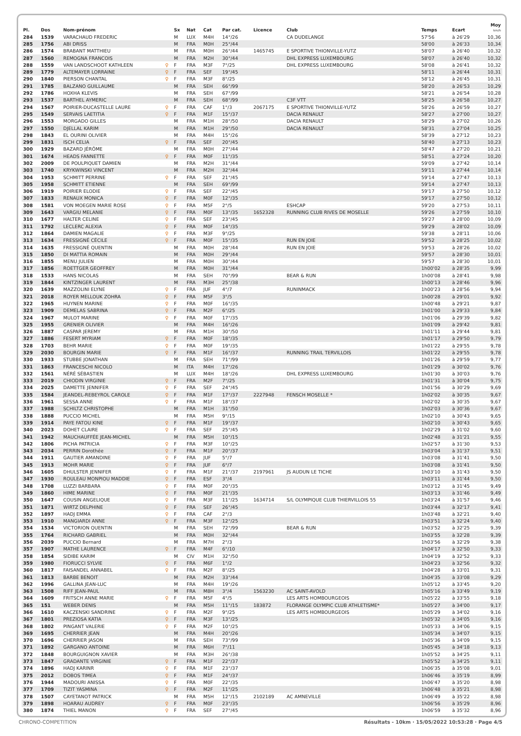| Pl. | Dos | Nom-prénom | | Sx | Nat | Cat | Par cat. | Licence | Club | Temps | Ecart | Moy km/h |
| --- | --- | --- | --- | --- | --- | --- | --- | --- | --- | --- | --- | --- |
| 284 | 1539 | VARACHAUD FREDERIC | | M | LUX | M4H | 14°/26 | | CA DUDELANGE | 57'56 | à 26'29 | 10,36 |
| 285 | 1756 | ABI DRISS | | M | FRA | M0H | 25°/44 | | | 58'00 | à 26'33 | 10,34 |
| 286 | 1574 | BRABANT MATTHIEU | | M | FRA | M0H | 26°/44 | 1465745 | E SPORTIVE THIONVILLE-YUTZ | 58'07 | à 26'40 | 10,32 |
| 287 | 1560 | REMOGNA FRANCOIS | | M | FRA | M2H | 30°/44 | | DHL EXPRESS LUXEMBOURG | 58'07 | à 26'40 | 10,32 |
| 288 | 1559 | VAN LANDSCHOOT KATHLEEN | ♀ | F | FRA | M3F | 7°/25 | | DHL EXPRESS LUXEMBOURG | 58'08 | à 26'41 | 10,32 |
| 289 | 1779 | ALTEMAYER LORRAINE | ♀ | F | FRA | SEF | 19°/45 | | | 58'11 | à 26'44 | 10,31 |
| 290 | 1840 | PIERSON CHANTAL | ♀ | F | FRA | M3F | 8°/25 | | | 58'12 | à 26'45 | 10,31 |
| 291 | 1785 | BALZANO GUILLAUME | | M | FRA | SEH | 66°/99 | | | 58'20 | à 26'53 | 10,29 |
| 292 | 1786 | HOXHA KLEVIS | | M | FRA | SEH | 67°/99 | | | 58'21 | à 26'54 | 10,28 |
| 293 | 1537 | BARTHEL AYMERIC | | M | FRA | SEH | 68°/99 | | C3F VTT | 58'25 | à 26'58 | 10,27 |
| 294 | 1567 | POIRIER-DUCASTELLE LAURE | ♀ | F | FRA | CAF | 1°/3 | 2067175 | E SPORTIVE THIONVILLE-YUTZ | 58'26 | à 26'59 | 10,27 |
| 295 | 1549 | SERVAIS LAETITIA | ♀ | F | FRA | M1F | 15°/37 | | DACIA RENAULT | 58'27 | à 27'00 | 10,27 |
| 296 | 1553 | MORGADO GILLES | | M | FRA | M1H | 28°/50 | | DACIA RENAULT | 58'29 | à 27'02 | 10,26 |
| 297 | 1550 | DJELLAL KARIM | | M | FRA | M1H | 29°/50 | | DACIA RENAULT | 58'31 | à 27'04 | 10,25 |
| 298 | 1843 | EL OURINI OLIVIER | | M | FRA | M4H | 15°/26 | | | 58'39 | à 27'12 | 10,23 |
| 299 | 1831 | ISCH CELIA | ♀ | F | FRA | SEF | 20°/45 | | | 58'40 | à 27'13 | 10,23 |
| 300 | 1929 | BAZARD JÉRÔME | | M | FRA | M0H | 27°/44 | | | 58'47 | à 27'20 | 10,21 |
| 301 | 1674 | HEADS FANNETTE | ♀ | F | FRA | M0F | 11°/35 | | | 58'51 | à 27'24 | 10,20 |
| 302 | 2009 | DE POULPIQUET DAMIEN | | M | FRA | M2H | 31°/44 | | | 59'09 | à 27'42 | 10,14 |
| 303 | 1740 | KRYKWINSKI VINCENT | | M | FRA | M2H | 32°/44 | | | 59'11 | à 27'44 | 10,14 |
| 304 | 1953 | SCHMITT PERRINE | ♀ | F | FRA | SEF | 21°/45 | | | 59'14 | à 27'47 | 10,13 |
| 305 | 1958 | SCHMITT ETIENNE | | M | FRA | SEH | 69°/99 | | | 59'14 | à 27'47 | 10,13 |
| 306 | 1919 | POIRIER ELODIE | ♀ | F | FRA | SEF | 22°/45 | | | 59'17 | à 27'50 | 10,12 |
| 307 | 1833 | RENAUX MONICA | ♀ | F | FRA | M0F | 12°/35 | | | 59'17 | à 27'50 | 10,12 |
| 308 | 1581 | VON MOEGEN MARIE ROSE | ♀ | F | FRA | M5F | 2°/5 | | ESHCAP | 59'20 | à 27'53 | 10,11 |
| 309 | 1643 | VARGIU MELANIE | ♀ | F | FRA | M0F | 13°/35 | 1652328 | RUNNING CLUB RIVES DE MOSELLE | 59'26 | à 27'59 | 10,10 |
| 310 | 1677 | HALTER CELINE | ♀ | F | FRA | SEF | 23°/45 | | | 59'27 | à 28'00 | 10,09 |
| 311 | 1792 | LECLERC ALEXIA | ♀ | F | FRA | M0F | 14°/35 | | | 59'29 | à 28'02 | 10,09 |
| 312 | 1864 | DAMIEN MAGALIE | ♀ | F | FRA | M3F | 9°/25 | | | 59'38 | à 28'11 | 10,06 |
| 313 | 1634 | FRESSIGNÉ CÉCILE | ♀ | F | FRA | M0F | 15°/35 | | RUN EN JOIE | 59'52 | à 28'25 | 10,02 |
| 314 | 1635 | FRESSIGNÉ QUENTIN | | M | FRA | M0H | 28°/44 | | RUN EN JOIE | 59'53 | à 28'26 | 10,02 |
| 315 | 1850 | DI MATTIA ROMAIN | | M | FRA | M0H | 29°/44 | | | 59'57 | à 28'30 | 10,01 |
| 316 | 1855 | MENU JULIEN | | M | FRA | M0H | 30°/44 | | | 59'57 | à 28'30 | 10,01 |
| 317 | 1856 | ROETTGER GEOFFREY | | M | FRA | M0H | 31°/44 | | | 1h00'02 | à 28'35 | 9,99 |
| 318 | 1533 | HANS NICOLAS | | M | FRA | SEH | 70°/99 | | BEAR & RUN | 1h00'08 | à 28'41 | 9,98 |
| 319 | 1844 | KINTZINGER LAURENT | | M | FRA | M3H | 25°/38 | | | 1h00'13 | à 28'46 | 9,96 |
| 320 | 1639 | MAZZOLINI ELYNE | ♀ | F | FRA | JUF | 4°/7 | | RUNINMACK | 1h00'23 | à 28'56 | 9,94 |
| 321 | 2018 | ROYER MELLOUK ZOHRA | ♀ | F | FRA | M5F | 3°/5 | | | 1h00'28 | à 29'01 | 9,92 |
| 322 | 1965 | HUYNEN MARINE | ♀ | F | FRA | M0F | 16°/35 | | | 1h00'48 | à 29'21 | 9,87 |
| 323 | 1909 | DEMELAS SABRINA | ♀ | F | FRA | M2F | 6°/25 | | | 1h01'00 | à 29'33 | 9,84 |
| 324 | 1967 | MULOT MARINE | ♀ | F | FRA | M0F | 17°/35 | | | 1h01'06 | à 29'39 | 9,82 |
| 325 | 1955 | GRENIER OLIVIER | | M | FRA | M4H | 16°/26 | | | 1h01'09 | à 29'42 | 9,81 |
| 326 | 1887 | CASPAR JEREMY | | M | FRA | M1H | 30°/50 | | | 1h01'11 | à 29'44 | 9,81 |
| 327 | 1886 | FESERT MYRIAM | ♀ | F | FRA | M0F | 18°/35 | | | 1h01'17 | à 29'50 | 9,79 |
| 328 | 1703 | BEHR MARIE | ♀ | F | FRA | M0F | 19°/35 | | | 1h01'22 | à 29'55 | 9,78 |
| 329 | 2030 | BOURGIN MARIE | ♀ | F | FRA | M1F | 16°/37 | | RUNNING TRAIL TERVILLOIS | 1h01'22 | à 29'55 | 9,78 |
| 330 | 1933 | STUBBE JONATHAN | | M | FRA | SEH | 71°/99 | | | 1h01'26 | à 29'59 | 9,77 |
| 331 | 1863 | FRANCESCHI NICOLO | | M | ITA | M4H | 17°/26 | | | 1h01'29 | à 30'02 | 9,76 |
| 332 | 1561 | NÉRÉ SÉBASTIEN | | M | LUX | M4H | 18°/26 | | DHL EXPRESS LUXEMBOURG | 1h01'30 | à 30'03 | 9,76 |
| 333 | 2019 | CHIODIN VIRGINIE | ♀ | F | FRA | M2F | 7°/25 | | | 1h01'31 | à 30'04 | 9,75 |
| 334 | 2025 | DAMETTE JENNIFER | ♀ | F | FRA | SEF | 24°/45 | | | 1h01'56 | à 30'29 | 9,69 |
| 335 | 1584 | JEANDEL-REBEYROL CAROLE | ♀ | F | FRA | M1F | 17°/37 | 2227948 | FENSCH MOSELLE * | 1h02'02 | à 30'35 | 9,67 |
| 336 | 1961 | SESSA ANNE | ♀ | F | FRA | M1F | 18°/37 | | | 1h02'02 | à 30'35 | 9,67 |
| 337 | 1988 | SCHILTZ CHRISTOPHE | | M | FRA | M1H | 31°/50 | | | 1h02'03 | à 30'36 | 9,67 |
| 338 | 1888 | PUCCIO MICHEL | | M | FRA | M5H | 9°/15 | | | 1h02'10 | à 30'43 | 9,65 |
| 339 | 1914 | PAYE FATOU KINE | ♀ | F | FRA | M1F | 19°/37 | | | 1h02'10 | à 30'43 | 9,65 |
| 340 | 2023 | DOHET CLAIRE | ♀ | F | FRA | SEF | 25°/45 | | | 1h02'29 | à 31'02 | 9,60 |
| 341 | 1942 | MAUCHAUFFÉE JEAN-MICHEL | | M | FRA | M5H | 10°/15 | | | 1h02'48 | à 31'21 | 9,55 |
| 342 | 1806 | PICHA PATRICIA | ♀ | F | FRA | M3F | 10°/25 | | | 1h02'57 | à 31'30 | 9,53 |
| 343 | 2034 | PERRIN Dorothée | ♀ | F | FRA | M1F | 20°/37 | | | 1h03'04 | à 31'37 | 9,51 |
| 344 | 1911 | GAUTIER AMANDINE | ♀ | F | FRA | JUF | 5°/7 | | | 1h03'08 | à 31'41 | 9,50 |
| 345 | 1913 | MOHR MARIE | ♀ | F | FRA | JUF | 6°/7 | | | 1h03'08 | à 31'41 | 9,50 |
| 346 | 1605 | DHULSTER JENNIFER | ♀ | F | FRA | M1F | 21°/37 | 2197961 | JS AUDUN LE TICHE | 1h03'10 | à 31'43 | 9,50 |
| 347 | 1930 | ROULEAU MONPIOU MADDIE | ♀ | F | FRA | ESF | 3°/4 | | | 1h03'11 | à 31'44 | 9,50 |
| 348 | 1708 | LUZZI BARBARA | ♀ | F | FRA | M0F | 20°/35 | | | 1h03'12 | à 31'45 | 9,49 |
| 349 | 1860 | HIME MARINE | ♀ | F | FRA | M0F | 21°/35 | | | 1h03'13 | à 31'46 | 9,49 |
| 350 | 1647 | COUSIN ANGELIQUE | ♀ | F | FRA | M3F | 11°/25 | 1634714 | S/L OLYMPIQUE CLUB THIERVILLOIS 55 | 1h03'24 | à 31'57 | 9,46 |
| 351 | 1871 | WIRTZ DELPHINE | ♀ | F | FRA | SEF | 26°/45 | | | 1h03'44 | à 32'17 | 9,41 |
| 352 | 1897 | HADJ EMMA | ♀ | F | FRA | CAF | 2°/3 | | | 1h03'48 | à 32'21 | 9,40 |
| 353 | 1910 | MANGIARDI ANNE | ♀ | F | FRA | M3F | 12°/25 | | | 1h03'51 | à 32'24 | 9,40 |
| 354 | 1534 | VICTORION QUENTIN | | M | FRA | SEH | 72°/99 | | BEAR & RUN | 1h03'52 | à 32'25 | 9,39 |
| 355 | 1764 | RICHARD GABRIEL | | M | FRA | M0H | 32°/44 | | | 1h03'55 | à 32'28 | 9,39 |
| 356 | 2039 | PUCCIO Bernard | | M | FRA | M7H | 2°/3 | | | 1h03'56 | à 32'29 | 9,38 |
| 357 | 1907 | MATHE LAURENCE | ♀ | F | FRA | M4F | 6°/10 | | | 1h04'17 | à 32'50 | 9,33 |
| 358 | 1854 | SIDIBE KARIM | | M | CIV | M1H | 32°/50 | | | 1h04'19 | à 32'52 | 9,33 |
| 359 | 1980 | FIORUCCI SYLVIE | ♀ | F | FRA | M6F | 1°/2 | | | 1h04'23 | à 32'56 | 9,32 |
| 360 | 1817 | FAISANDEL ANNABEL | ♀ | F | FRA | M2F | 8°/25 | | | 1h04'28 | à 33'01 | 9,31 |
| 361 | 1813 | BARBE BENOIT | | M | FRA | M2H | 33°/44 | | | 1h04'35 | à 33'08 | 9,29 |
| 362 | 1996 | GALLINA JEAN-LUC | | M | FRA | M4H | 19°/26 | | | 1h05'12 | à 33'45 | 9,20 |
| 363 | 1508 | RIFF JEAN-PAUL | | M | FRA | M8H | 3°/4 | 1563230 | AC SAINT-AVOLD | 1h05'16 | à 33'49 | 9,19 |
| 364 | 1609 | FRITSCH ANNE MARIE | ♀ | F | FRA | M5F | 4°/5 | | LES ARTS HOMBOURGEOIS | 1h05'22 | à 33'55 | 9,18 |
| 365 | 151 | WEBER DENIS | | M | FRA | M5H | 11°/15 | 183872 | FLORANGE OLYMPIC CLUB ATHLETISME* | 1h05'27 | à 34'00 | 9,17 |
| 366 | 1610 | KACZENSKI SANDRINE | ♀ | F | FRA | M2F | 9°/25 | | LES ARTS HOMBOURGEOIS | 1h05'29 | à 34'02 | 9,16 |
| 367 | 1801 | PREZIOSA KATIA | ♀ | F | FRA | M3F | 13°/25 | | | 1h05'32 | à 34'05 | 9,16 |
| 368 | 1802 | PINGANT VALERIE | ♀ | F | FRA | M2F | 10°/25 | | | 1h05'33 | à 34'06 | 9,15 |
| 369 | 1695 | CHERRIER JEAN | | M | FRA | M4H | 20°/26 | | | 1h05'34 | à 34'07 | 9,15 |
| 370 | 1696 | CHERRIER JASON | | M | FRA | SEH | 73°/99 | | | 1h05'36 | à 34'09 | 9,15 |
| 371 | 1892 | GARGANO ANTOINE | | M | FRA | M6H | 7°/11 | | | 1h05'45 | à 34'18 | 9,13 |
| 372 | 1848 | BOURGUIGNON XAVIER | | M | FRA | M3H | 26°/38 | | | 1h05'52 | à 34'25 | 9,11 |
| 373 | 1847 | GRADANTE VIRGINIE | ♀ | F | FRA | M1F | 22°/37 | | | 1h05'52 | à 34'25 | 9,11 |
| 374 | 1896 | HADJ KARINR | ♀ | F | FRA | M1F | 23°/37 | | | 1h06'35 | à 35'08 | 9,01 |
| 375 | 2012 | DOBOS TIMEA | ♀ | F | FRA | M1F | 24°/37 | | | 1h06'46 | à 35'19 | 8,99 |
| 376 | 1944 | MADOURI ANISSA | ♀ | F | FRA | M0F | 22°/35 | | | 1h06'47 | à 35'20 | 8,98 |
| 377 | 1709 | TIZIT YASMINA | ♀ | F | FRA | M2F | 11°/25 | | | 1h06'48 | à 35'21 | 8,98 |
| 378 | 1507 | CAYETANOT PATRICK | | M | FRA | M5H | 12°/15 | 2102189 | AC AMNEVILLE | 1h06'49 | à 35'22 | 8,98 |
| 379 | 1898 | HOARAU AUDREY | ♀ | F | FRA | M0F | 23°/35 | | | 1h06'56 | à 35'29 | 8,96 |
| 380 | 1874 | THIEL MANON | ♀ | F | FRA | SEF | 27°/45 | | | 1h06'59 | à 35'32 | 8,96 |
CHRONO-COMPETITION Résultats - 10km · 15/05/2022 10:53:28 · Page 4/5